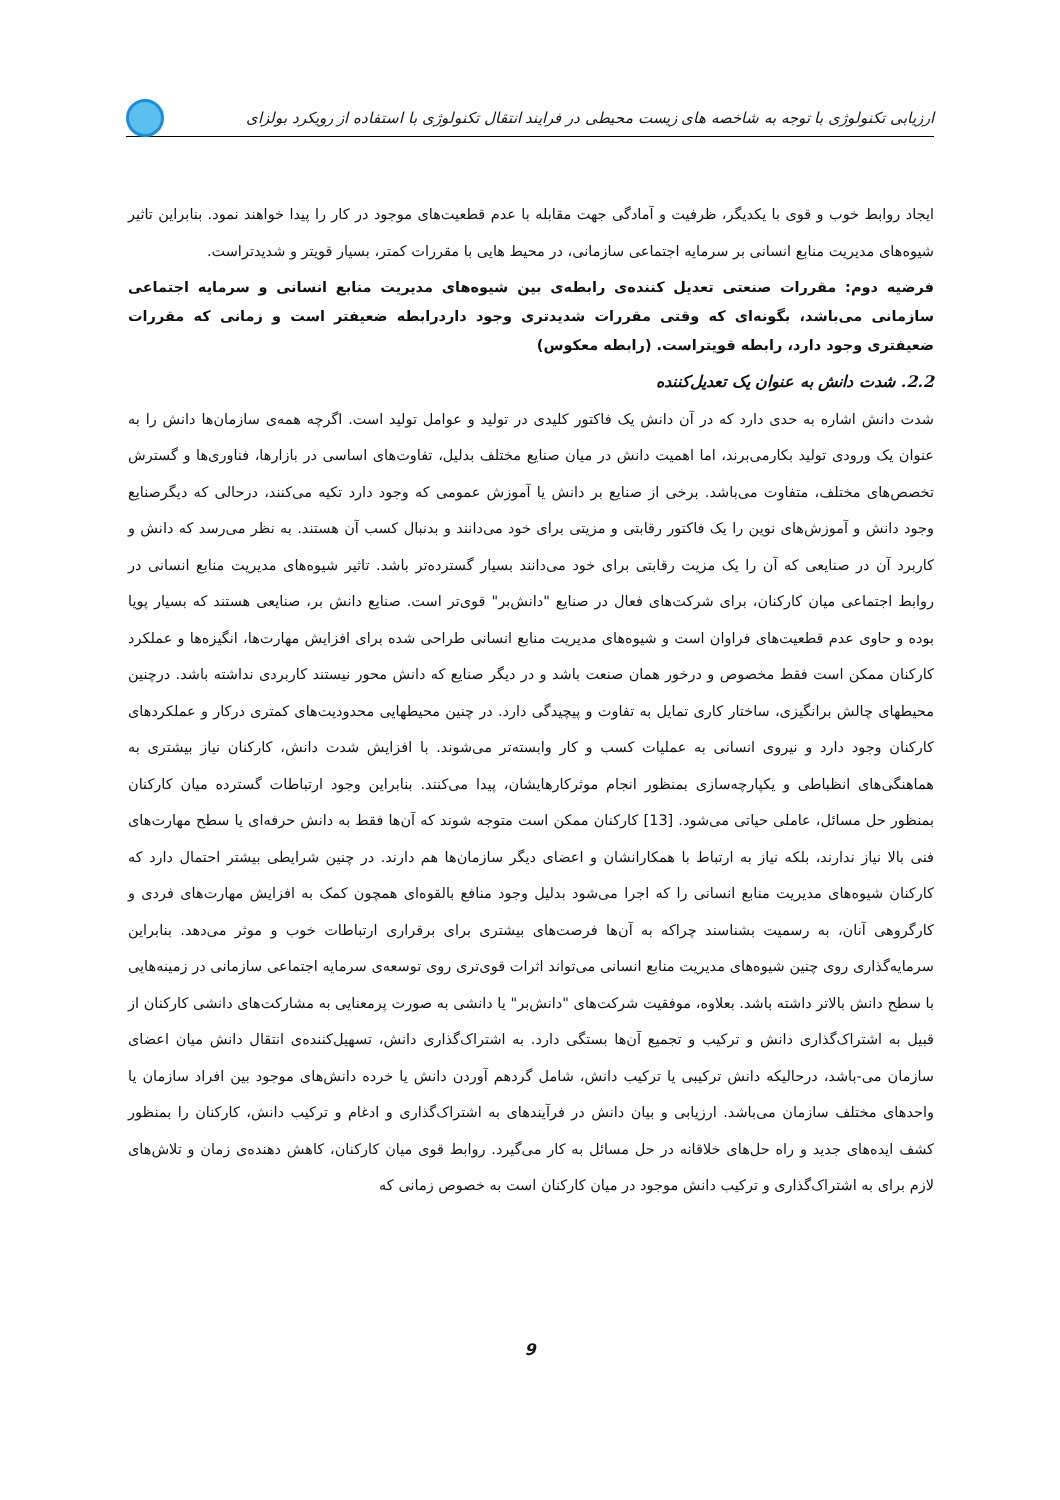ارزیابی تکنولوژی با توجه به شاخصه های زیست محیطی در فرایند انتقال تکنولوژی با استفاده از رویکرد بولزای
ایجاد روابط خوب و قوی با یکدیگر، ظرفیت و آمادگی جهت مقابله با عدم قطعیت‌های موجود در کار را پیدا خواهند نمود. بنابراین تاثیر شیوه‌های مدیریت منابع انسانی بر سرمایه اجتماعی سازمانی، در محیط هایی با مقررات کمتر، بسیار قویتر و شدیدتراست.
فرضیه دوم: مقررات صنعتی تعدیل کننده‌ی رابطه‌ی بین شیوه‌های مدیریت منابع انسانی و سرمایه اجتماعی سازمانی می‌باشد، بگونه‌ای که وقتی مقررات شدیدتری وجود داردرابطه ضعیفتر است و زمانی که مقررات ضعیفتری وجود دارد، رابطه قویتراست. (رابطه معکوس)
2.2. شدت دانش به عنوان یک تعدیل‌کننده
شدت دانش اشاره به حدی دارد که در آن دانش یک فاکتور کلیدی در تولید و عوامل تولید است. اگرچه همه‌ی سازمان‌ها دانش را به عنوان یک ورودی تولید بکارمی‌برند، اما اهمیت دانش در میان صنایع مختلف بدلیل، تفاوت‌های اساسی در بازارها، فناوری‌ها و گسترش تخصص‌های مختلف، متفاوت می‌باشد. برخی از صنایع بر دانش یا آموزش عمومی که وجود دارد تکیه می‌کنند، درحالی که دیگرصنایع وجود دانش و آموزش‌های نوین را یک فاکتور رقابتی و مزیتی برای خود می‌دانند و بدنبال کسب آن هستند. به نظر می‌رسد که دانش و کاربرد آن در صنایعی که آن را یک مزیت رقابتی برای خود می‌دانند بسیار گسترده‌تر باشد. تاثیر شیوه‌های مدیریت منابع انسانی در روابط اجتماعی میان کارکنان، برای شرکت‌های فعال در صنایع "دانش‌بر" قوی‌تر است. صنایع دانش بر، صنایعی هستند که بسیار پویا بوده و حاوی عدم قطعیت‌های فراوان است و شیوه‌های مدیریت منابع انسانی طراحی شده برای افزایش مهارت‌ها، انگیزه‌ها و عملکرد کارکنان ممکن است فقط مخصوص و درخور همان صنعت باشد و در دیگر صنایع که دانش محور نیستند کاربردی نداشته باشد. درچنین محیطهای چالش برانگیزی، ساختار کاری تمایل به تفاوت و پیچیدگی دارد. در چنین محیطهایی محدودیت‌های کمتری درکار و عملکردهای کارکنان وجود دارد و نیروی انسانی به عملیات کسب و کار وابسته‌تر می‌شوند. با افزایش شدت دانش، کارکنان نیاز بیشتری به هماهنگی‌های انظباطی و یکپارچه‌سازی بمنظور انجام موثرکارهایشان، پیدا می‌کنند. بنابراین وجود ارتباطات گسترده میان کارکنان بمنظور حل مسائل، عاملی حیاتی می‌شود. [13] کارکنان ممکن است متوجه شوند که آن‌ها فقط به دانش حرفه‌ای یا سطح مهارت‌های فنی بالا نیاز ندارند، بلکه نیاز به ارتباط با همکارانشان و اعضای دیگر سازمان‌ها هم دارند. در چنین شرایطی بیشتر احتمال دارد که کارکنان شیوه‌های مدیریت منابع انسانی را که اجرا می‌شود بدلیل وجود منافع بالقوه‌ای همچون کمک به افزایش مهارت‌های فردی و کارگروهی آنان، به رسمیت بشناسند چراکه به آن‌ها فرصت‌های بیشتری برای برقراری ارتباطات خوب و موثر می‌دهد. بنابراین سرمایه‌گذاری روی چنین شیوه‌های مدیریت منابع انسانی می‌تواند اثرات قوی‌تری روی توسعه‌ی سرمایه اجتماعی سازمانی در زمینه‌هایی با سطح دانش بالاتر داشته باشد. بعلاوه، موفقیت شرکت‌های "دانش‌بر" یا دانشی به صورت پرمعنایی به مشارکت‌های دانشی کارکنان از قبیل به اشتراک‌گذاری دانش و ترکیب و تجمیع آن‌ها بستگی دارد. به اشتراک‌گذاری دانش، تسهیل‌کننده‌ی انتقال دانش میان اعضای سازمان می-باشد، درحالیکه دانش ترکیبی یا ترکیب دانش، شامل گردهم آوردن دانش یا خرده دانش‌های موجود بین افراد سازمان یا واحدهای مختلف سازمان می‌باشد. ارزیابی و بیان دانش در فرآیندهای به اشتراک‌گذاری و ادغام و ترکیب دانش، کارکنان را بمنظور کشف ایده‌های جدید و راه حل‌های خلاقانه در حل مسائل به کار می‌گیرد. روابط قوی میان کارکنان، کاهش دهنده‌ی زمان و تلاش‌های لازم برای به اشتراک‌گذاری و ترکیب دانش موجود در میان کارکنان است به خصوص زمانی که
9